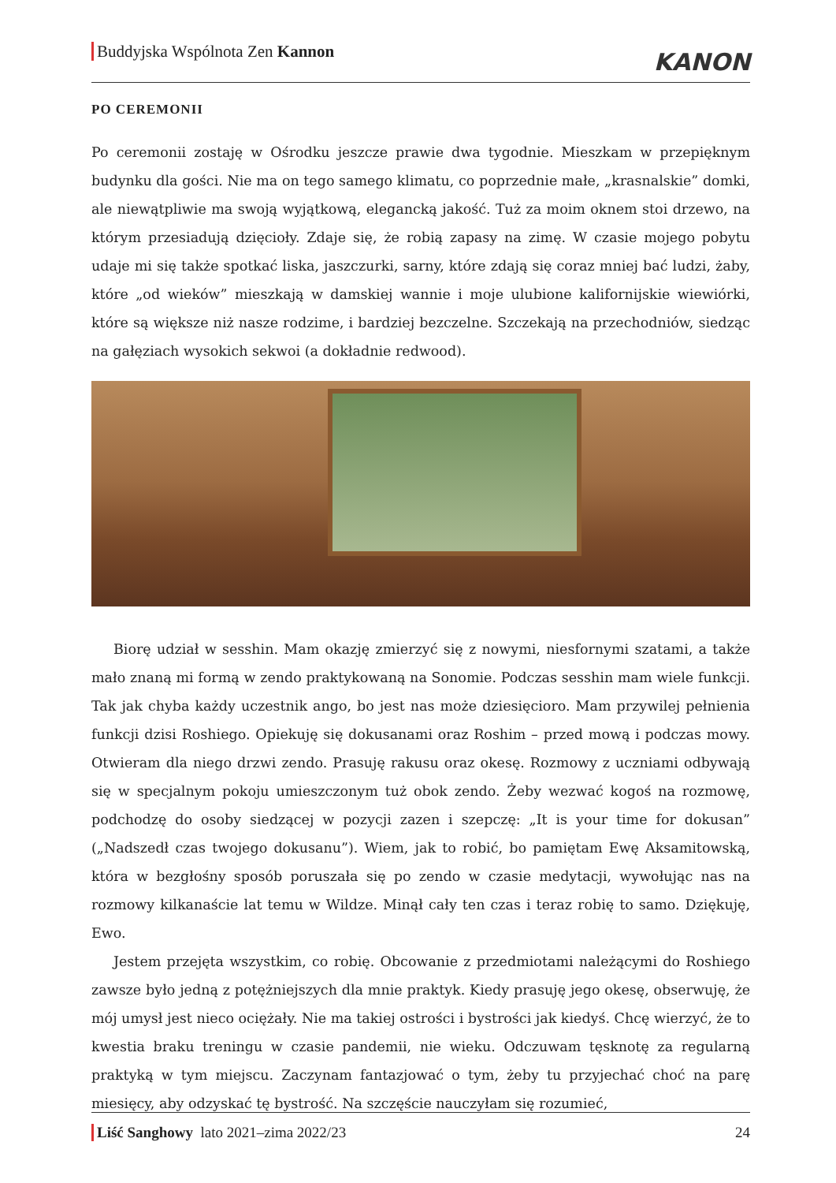Buddyjska Wspólnota Zen Kannon
KANON
PO CEREMONII
Po ceremonii zostaję w Ośrodku jeszcze prawie dwa tygodnie. Mieszkam w przepięknym budynku dla gości. Nie ma on tego samego klimatu, co poprzednie małe, „krasnalskie” domki, ale niewątpliwie ma swoją wyjątkową, elegancką jakość. Tuż za moim oknem stoi drzewo, na którym przesiadują dzięcioły. Zdaje się, że robią zapasy na zimę. W czasie mojego pobytu udaje mi się także spotkać liska, jaszczurki, sarny, które zdają się coraz mniej bać ludzi, żaby, które „od wieków” mieszkają w damskiej wannie i moje ulubione kalifornijskie wiewiórki, które są większe niż nasze rodzime, i bardziej bezczelne. Szczekają na przechodniów, siedząc na gałęziach wysokich sekwoi (a dokładnie redwood).
Biorę udział w sesshin. Mam okazję zmierzyć się z nowymi, niesfornymi szatami, a także mało znaną mi formą w zendo praktykowaną na Sonomie. Podczas sesshin mam wiele funkcji. Tak jak chyba każdy uczestnik ango, bo jest nas może dziesięcioro. Mam przywilej pełnienia funkcji dzisi Roshiego. Opiekuję się dokusanami oraz Roshim – przed mową i podczas mowy. Otwieram dla niego drzwi zendo. Prasuję rakusu oraz okesę. Rozmowy z uczniami odbywają się w specjalnym pokoju umieszczonym tuż obok zendo. Żeby wezwać kogoś na rozmowę, podchodzę do osoby siedzącej w pozycji zazen i szepczę: „It is your time for dokusan” („Nadszedł czas twojego dokusanu”). Wiem, jak to robić, bo pamiętam Ewę Aksamitowską, która w bezgłośny sposób poruszała się po zendo w czasie medytacji, wywołując nas na rozmowy kilkanaście lat temu w Wildze. Minął cały ten czas i teraz robię to samo. Dziękuję, Ewo.
Jestem przejęta wszystkim, co robię. Obcowanie z przedmiotami należącymi do Roshiego zawsze było jedną z potężniejszych dla mnie praktyk. Kiedy prasuję jego okesę, obserwuję, że mój umysł jest nieco ociężały. Nie ma takiej ostrości i bystrości jak kiedyś. Chcę wierzyć, że to kwestia braku treningu w czasie pandemii, nie wieku. Odczuwam tęsknotę za regularną praktyką w tym miejscu. Zaczynam fantazjować o tym, żeby tu przyjechać choć na parę miesięcy, aby odzyskać tę bystrość. Na szczęście nauczyłam się rozumieć,
Liść Sanghowy lato 2021–zima 2022/23 24